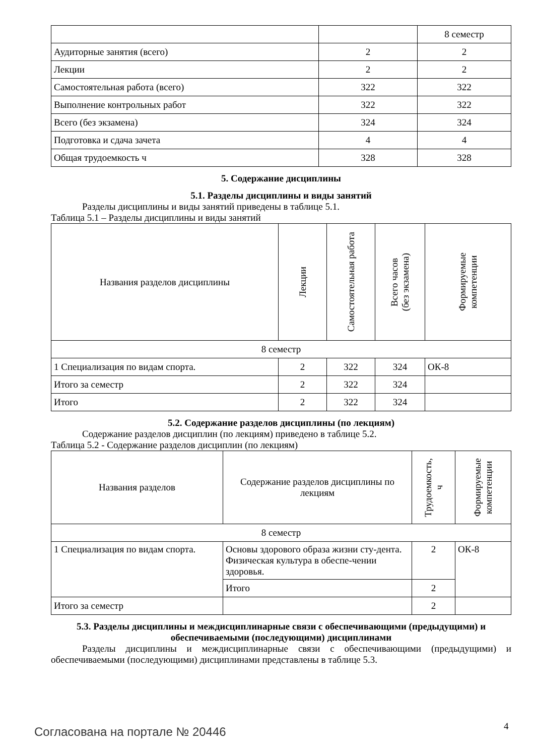| | | 8 семестр |
| Аудиторные занятия (всего) | 2 | 2 |
| Лекции | 2 | 2 |
| Самостоятельная работа (всего) | 322 | 322 |
| Выполнение контрольных работ | 322 | 322 |
| Всего (без экзамена) | 324 | 324 |
| Подготовка и сдача зачета | 4 | 4 |
| Общая трудоемкость ч | 328 | 328 |
5. Содержание дисциплины
5.1. Разделы дисциплины и виды занятий
Разделы дисциплины и виды занятий приведены в таблице 5.1.
Таблица 5.1 – Разделы дисциплины и виды занятий
| Названия разделов дисциплины | Лекции | Самостоятельная работа | Всего часов (без экзамена) | Формируемые компетенции |
| --- | --- | --- | --- | --- |
| 8 семестр | | | | |
| 1 Специализация по видам спорта. | 2 | 322 | 324 | ОК-8 |
| Итого за семестр | 2 | 322 | 324 | |
| Итого | 2 | 322 | 324 | |
5.2. Содержание разделов дисциплины (по лекциям)
Содержание разделов дисциплин (по лекциям) приведено в таблице 5.2.
Таблица 5.2 - Содержание разделов дисциплин (по лекциям)
| Названия разделов | Содержание разделов дисциплины по лекциям | Трудоемкость, ч | Формируемые компетенции |
| --- | --- | --- | --- |
| 8 семестр | | | |
| 1 Специализация по видам спорта. | Основы здорового образа жизни сту-дента. Физическая культура в обеспе-чении здоровья. | 2 | ОК-8 |
| | Итого | 2 | |
| Итого за семестр | | 2 | |
5.3. Разделы дисциплины и междисциплинарные связи с обеспечивающими (предыдущими) и обеспечиваемыми (последующими) дисциплинами
Разделы дисциплины и междисциплинарные связи с обеспечивающими (предыдущими) и обеспечиваемыми (последующими) дисциплинами представлены в таблице 5.3.
Согласована на портале № 20446 4